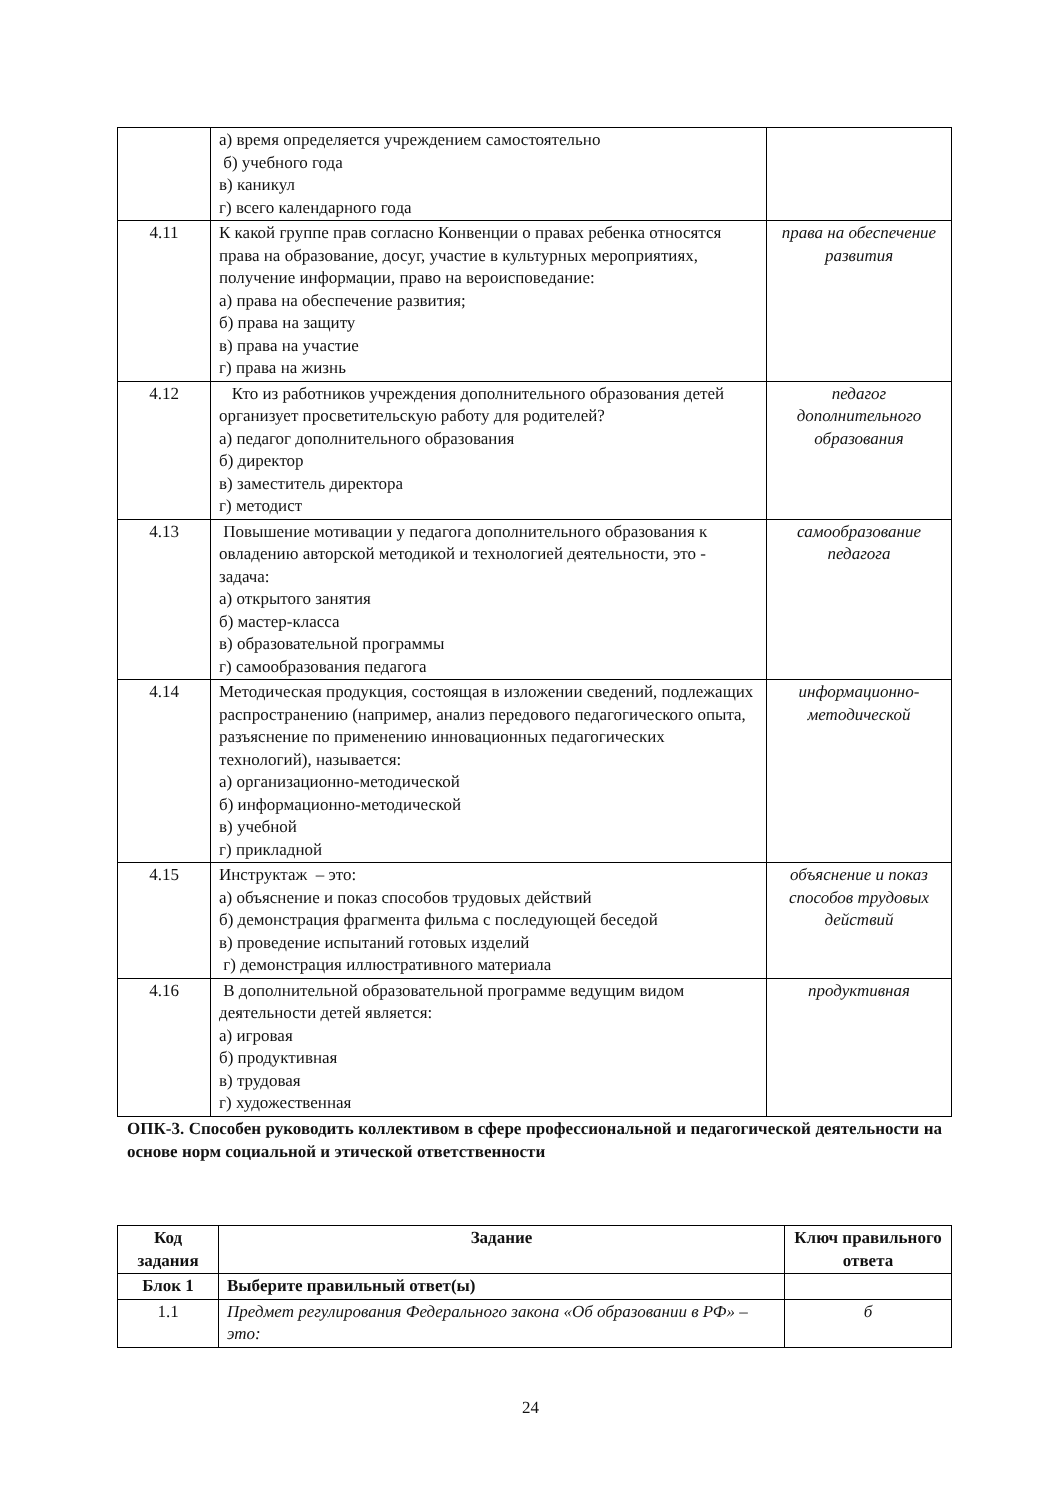| | а) время определяется учреждением самостоятельно б) учебного года в) каникул г) всего календарного года | |
| 4.11 | К какой группе прав согласно Конвенции о правах ребенка относятся права на образование, досуг, участие в культурных мероприятиях, получение информации, право на вероисповедание: а) права на обеспечение развития; б) права на защиту в) права на участие г) права на жизнь | права на обеспечение развития |
| 4.12 | Кто из работников учреждения дополнительного образования детей организует просветительскую работу для родителей? а) педагог дополнительного образования б) директор в) заместитель директора г) методист | педагог дополнительного образования |
| 4.13 | Повышение мотивации у педагога дополнительного образования к овладению авторской методикой и технологией деятельности, это - задача: а) открытого занятия б) мастер-класса в) образовательной программы г) самообразования педагога | самообразование педагога |
| 4.14 | Методическая продукция, состоящая в изложении сведений, подлежащих распространению (например, анализ передового педагогического опыта, разъяснение по применению инновационных педагогических технологий), называется: а) организационно-методической б) информационно-методической в) учебной г) прикладной | информационно-методической |
| 4.15 | Инструктаж – это: а) объяснение и показ способов трудовых действий б) демонстрация фрагмента фильма с последующей беседой в) проведение испытаний готовых изделий г) демонстрация иллюстративного материала | объяснение и показ способов трудовых действий |
| 4.16 | В дополнительной образовательной программе ведущим видом деятельности детей является: а) игровая б) продуктивная в) трудовая г) художественная | продуктивная |
ОПК-3. Способен руководить коллективом в сфере профессиональной и педагогической деятельности на основе норм социальной и этической ответственности
| Код задания | Задание | Ключ правильного ответа |
| --- | --- | --- |
| Блок 1 | Выберите правильный ответ(ы) | |
| 1.1 | Предмет регулирования Федерального закона «Об образовании в РФ» – это: | б |
24